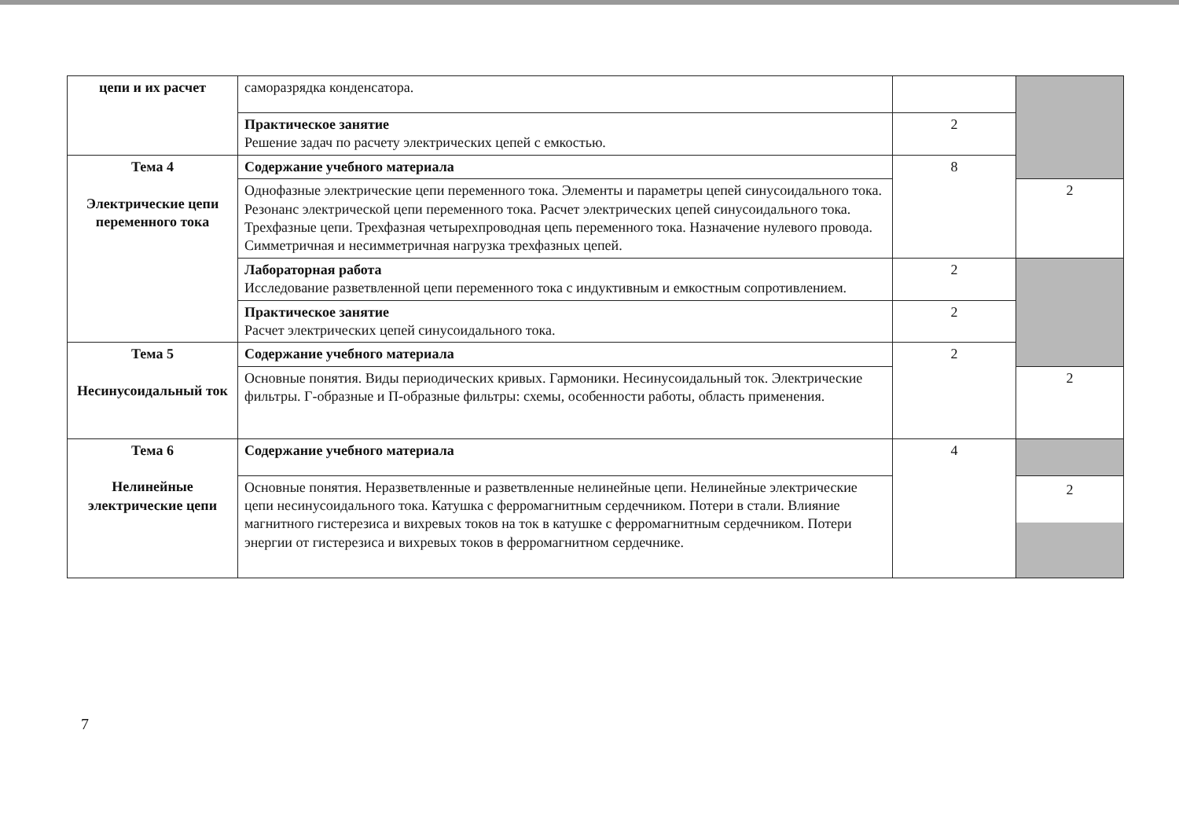| цепи и их расчет | саморазрядка конденсатора. | | |
| | Практическое занятие Решение задач по расчету электрических цепей с емкостью. | 2 | |
| Тема 4 Электрические цепи переменного тока | Содержание учебного материала | 8 | |
| | Однофазные электрические цепи переменного тока. Элементы и параметры цепей синусоидального тока. Резонанс электрической цепи переменного тока. Расчет электрических цепей синусоидального тока. Трехфазные цепи. Трехфазная четырехпроводная цепь переменного тока. Назначение нулевого провода. Симметричная и несимметричная нагрузка трехфазных цепей. | | 2 |
| | Лабораторная работа Исследование разветвленной цепи переменного тока с индуктивным и емкостным сопротивлением. | 2 | |
| | Практическое занятие Расчет электрических цепей синусоидального тока. | 2 | |
| Тема 5 Несинусоидальный ток | Содержание учебного материала | 2 | |
| | Основные понятия. Виды периодических кривых. Гармоники. Несинусоидальный ток. Электрические фильтры. Г-образные и П-образные фильтры: схемы, особенности работы, область применения. | | 2 |
| Тема 6 Нелинейные электрические цепи | Содержание учебного материала | 4 | |
| | Основные понятия. Неразветвленные и разветвленные нелинейные цепи. Нелинейные электрические цепи несинусоидального тока. Катушка с ферромагнитным сердечником. Потери в стали. Влияние магнитного гистерезиса и вихревых токов на ток в катушке с ферромагнитным сердечником. Потери энергии от гистерезиса и вихревых токов в ферромагнитном сердечнике. | | 2 |
7